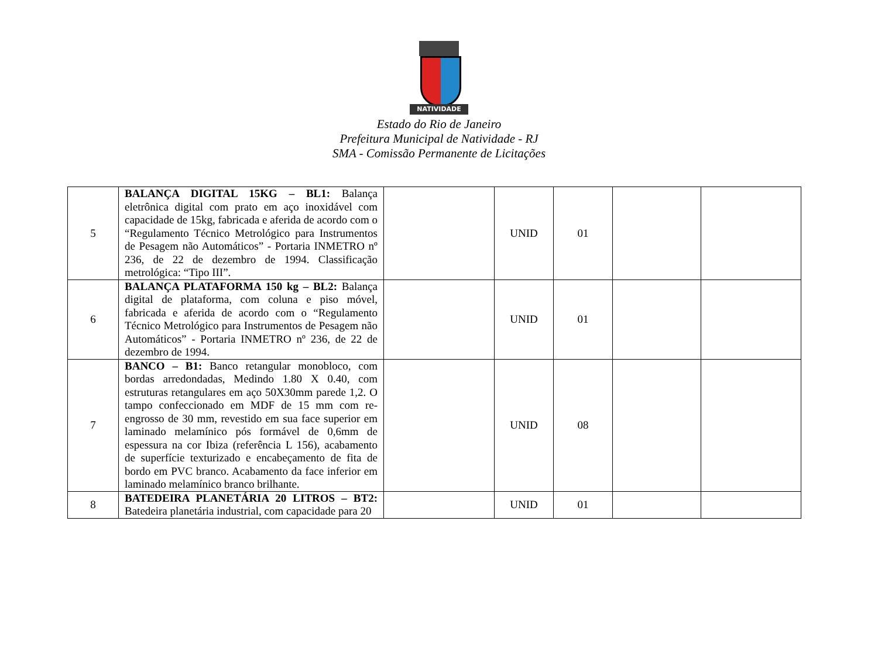NATIVIDADE
Estado do Rio de Janeiro
Prefeitura Municipal de Natividade - RJ
SMA - Comissão Permanente de Licitações
| 5 | BALANÇA DIGITAL 15KG – BL1: Balança eletrônica digital com prato em aço inoxidável com capacidade de 15kg, fabricada e aferida de acordo com o “Regulamento Técnico Metrológico para Instrumentos de Pesagem não Automáticos” - Portaria INMETRO nº 236, de 22 de dezembro de 1994. Classificação metrológica: “Tipo III”. | | UNID | 01 | | |
| 6 | BALANÇA PLATAFORMA 150 kg – BL2: Balança digital de plataforma, com coluna e piso móvel, fabricada e aferida de acordo com o “Regulamento Técnico Metrológico para Instrumentos de Pesagem não Automáticos” - Portaria INMETRO nº 236, de 22 de dezembro de 1994. | | UNID | 01 | | |
| 7 | BANCO – B1: Banco retangular monobloco, com bordas arredondadas, Medindo 1.80 X 0.40, com estruturas retangulares em aço 50X30mm parede 1,2. O tampo confeccionado em MDF de 15 mm com re-engrosso de 30 mm, revestido em sua face superior em laminado melamínico pós formável de 0,6mm de espessura na cor Ibiza (referência L 156), acabamento de superfície texturizado e encabeçamento de fita de bordo em PVC branco. Acabamento da face inferior em laminado melamínico branco brilhante. | | UNID | 08 | | |
| 8 | BATEDEIRA PLANETÁRIA 20 LITROS – BT2: Batedeira planetária industrial, com capacidade para 20 | | UNID | 01 | | |